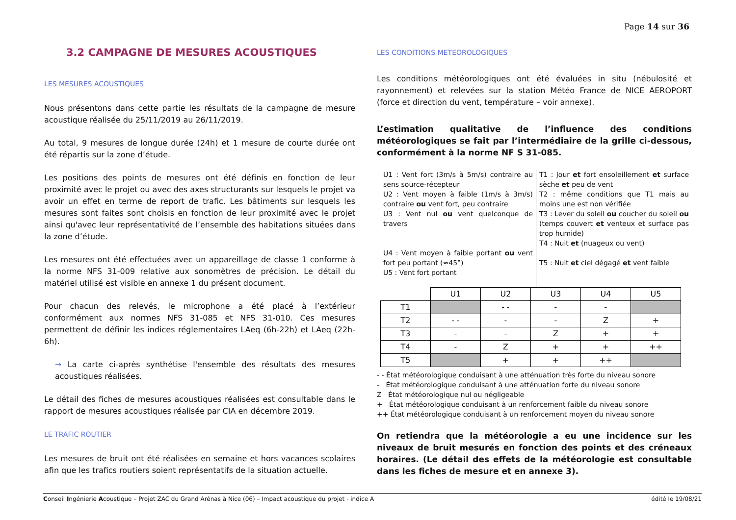Page 14 sur 36
3.2 CAMPAGNE DE MESURES ACOUSTIQUES
LES MESURES ACOUSTIQUES
Nous présentons dans cette partie les résultats de la campagne de mesure acoustique réalisée du 25/11/2019 au 26/11/2019.
Au total, 9 mesures de longue durée (24h) et 1 mesure de courte durée ont été répartis sur la zone d’étude.
Les positions des points de mesures ont été définis en fonction de leur proximité avec le projet ou avec des axes structurants sur lesquels le projet va avoir un effet en terme de report de trafic. Les bâtiments sur lesquels les mesures sont faites sont choisis en fonction de leur proximité avec le projet ainsi qu'avec leur représentativité de l’ensemble des habitations situées dans la zone d’étude.
Les mesures ont été effectuées avec un appareillage de classe 1 conforme à la norme NFS 31-009 relative aux sonomètres de précision. Le détail du matériel utilisé est visible en annexe 1 du présent document.
Pour chacun des relevés, le microphone a été placé à l’extérieur conformément aux normes NFS 31-085 et NFS 31-010. Ces mesures permettent de définir les indices réglementaires LAeq (6h-22h) et LAeq (22h-6h).
→ La carte ci-après synthétise l'ensemble des résultats des mesures acoustiques réalisées.
Le détail des fiches de mesures acoustiques réalisées est consultable dans le rapport de mesures acoustiques réalisée par CIA en décembre 2019.
LE TRAFIC ROUTIER
Les mesures de bruit ont été réalisées en semaine et hors vacances scolaires afin que les trafics routiers soient représentatifs de la situation actuelle.
LES CONDITIONS METEOROLOGIQUES
Les conditions météorologiques ont été évaluées in situ (nébulosité et rayonnement) et relevées sur la station Météo France de NICE AEROPORT (force et direction du vent, température – voir annexe).
L’estimation qualitative de l’influence des conditions météorologiques se fait par l’intermédiaire de la grille ci-dessous, conformément à la norme NF S 31-085.
U1 : Vent fort (3m/s à 5m/s) contraire au sens source-récepteur
U2 : Vent moyen à faible (1m/s à 3m/s) contraire ou vent fort, peu contraire
U3 : Vent nul ou vent quelconque de travers
U4 : Vent moyen à faible portant ou vent fort peu portant (≈45°)
U5 : Vent fort portant
T1 : Jour et fort ensoleillement et surface sèche et peu de vent
T2 : même conditions que T1 mais au moins une est non vérifiée
T3 : Lever du soleil ou coucher du soleil ou (temps couvert et venteux et surface pas trop humide)
T4 : Nuit et (nuageux ou vent)
T5 : Nuit et ciel dégagé et vent faible
| | U1 | U2 | U3 | U4 | U5 |
| T1 | | - - | - | - | |
| T2 | - - | - | - | Z | + |
| T3 | - | - | Z | + | + |
| T4 | - | Z | + | + | ++ |
| T5 | | + | + | ++ | |
- - État météorologique conduisant à une atténuation très forte du niveau sonore
- État météorologique conduisant à une atténuation forte du niveau sonore
Z État météorologique nul ou négligeable
+ État météorologique conduisant à un renforcement faible du niveau sonore
++ État météorologique conduisant à un renforcement moyen du niveau sonore
On retiendra que la météorologie a eu une incidence sur les niveaux de bruit mesurés en fonction des points et des créneaux horaires. (Le détail des effets de la météorologie est consultable dans les fiches de mesure et en annexe 3).
Conseil Ingénierie Acoustique – Projet ZAC du Grand Arénas à Nice (06) – Impact acoustique du projet - indice A édité le 19/08/21